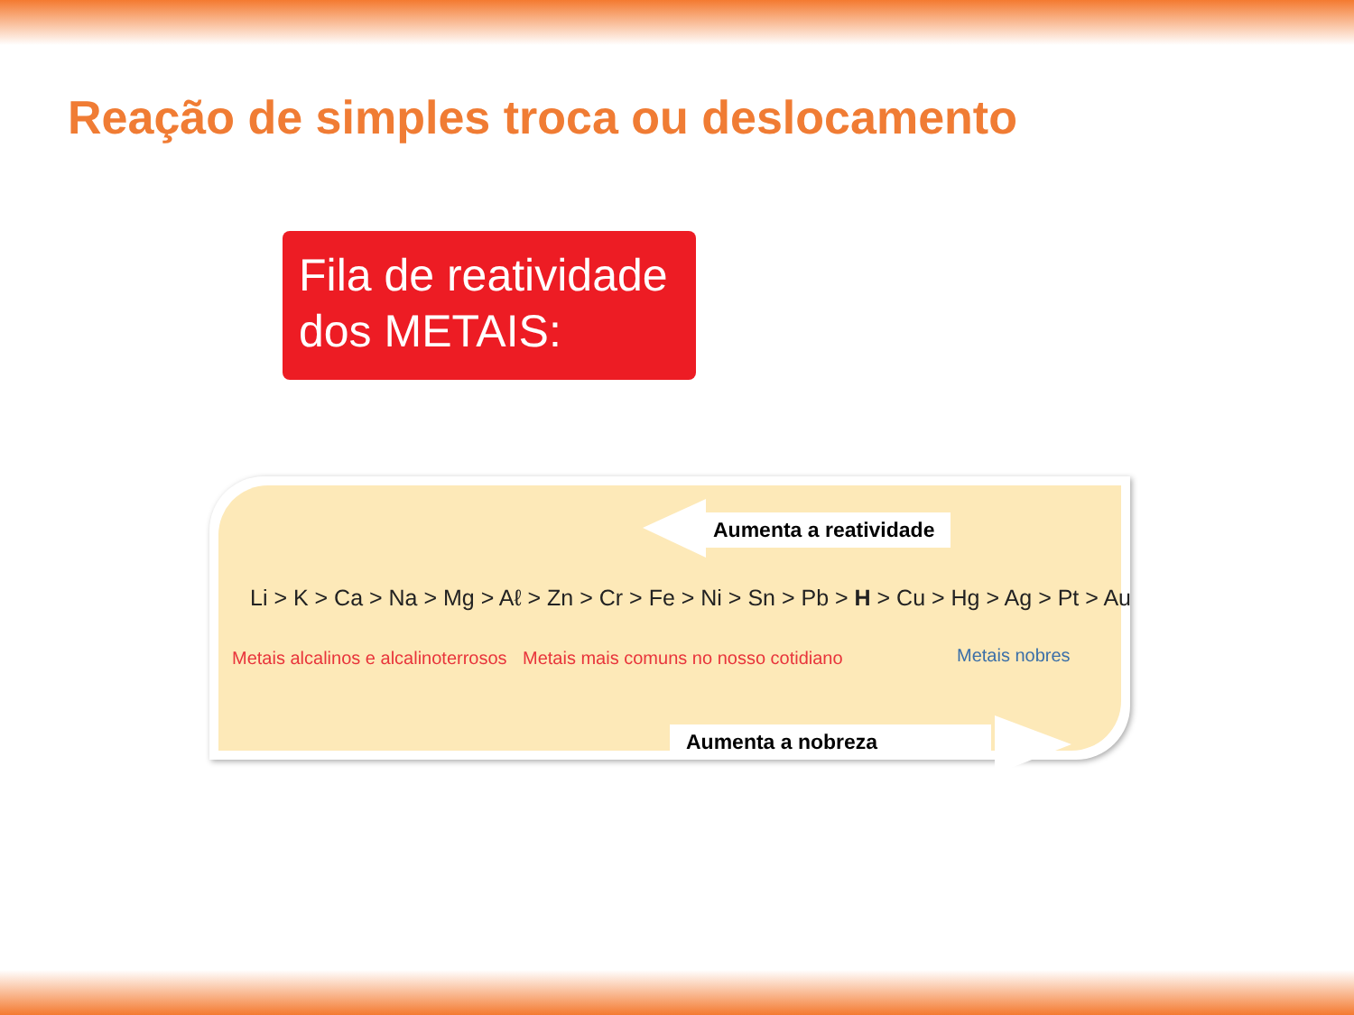Reação de simples troca ou deslocamento
Fila de reatividade dos METAIS:
Aumenta a reatividade
Li > K > Ca > Na > Mg > Aℓ > Zn > Cr > Fe > Ni > Sn > Pb > H > Cu > Hg > Ag > Pt > Au
Metais alcalinos e alcalinoterrosos
Metais mais comuns no nosso cotidiano
Metais nobres
Aumenta a nobreza